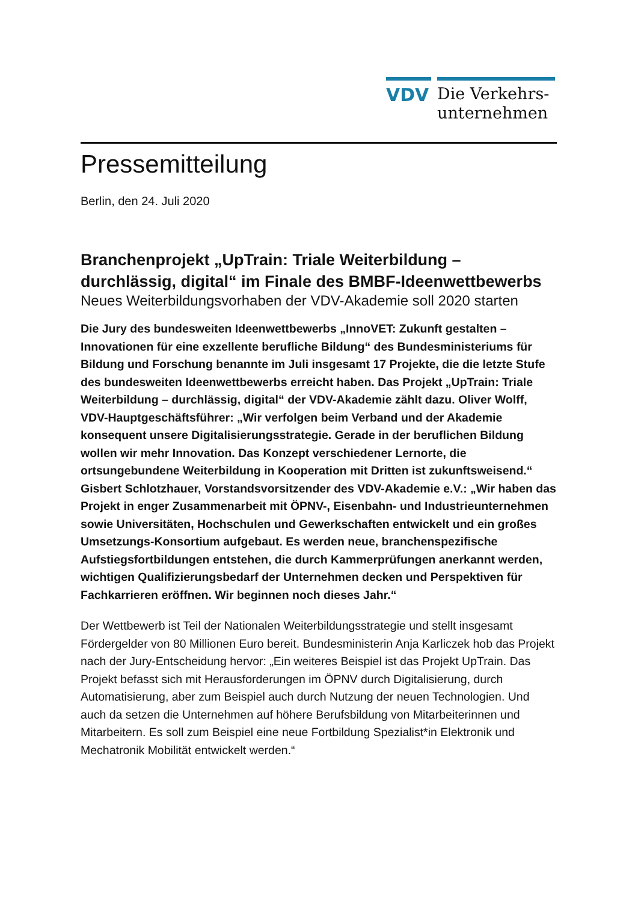VDV
Die Verkehrs-
unternehmen
Pressemitteilung
Berlin, den 24. Juli 2020
Branchenprojekt „UpTrain: Triale Weiterbildung – durchlässig, digital“ im Finale des BMBF-Ideenwettbewerbs
Neues Weiterbildungsvorhaben der VDV-Akademie soll 2020 starten
Die Jury des bundesweiten Ideenwettbewerbs „InnoVET: Zukunft gestalten – Innovationen für eine exzellente berufliche Bildung“ des Bundesministeriums für Bildung und Forschung benannte im Juli insgesamt 17 Projekte, die die letzte Stufe des bundesweiten Ideenwettbewerbs erreicht haben. Das Projekt „UpTrain: Triale Weiterbildung – durchlässig, digital“ der VDV-Akademie zählt dazu. Oliver Wolff, VDV-Hauptgeschäftsführer: „Wir verfolgen beim Verband und der Akademie konsequent unsere Digitalisierungsstrategie. Gerade in der beruflichen Bildung wollen wir mehr Innovation. Das Konzept verschiedener Lernorte, die ortsungebundene Weiterbildung in Kooperation mit Dritten ist zukunftsweisend.“ Gisbert Schlotzhauer, Vorstandsvorsitzender des VDV-Akademie e.V.: „Wir haben das Projekt in enger Zusammenarbeit mit ÖPNV-, Eisenbahn- und Industrieunternehmen sowie Universitäten, Hochschulen und Gewerkschaften entwickelt und ein großes Umsetzungs-Konsortium aufgebaut. Es werden neue, branchenspezifische Aufstiegsfortbildungen entstehen, die durch Kammerprüfungen anerkannt werden, wichtigen Qualifizierungsbedarf der Unternehmen decken und Perspektiven für Fachkarrieren eröffnen. Wir beginnen noch dieses Jahr.“
Der Wettbewerb ist Teil der Nationalen Weiterbildungsstrategie und stellt insgesamt Fördergelder von 80 Millionen Euro bereit. Bundesministerin Anja Karliczek hob das Projekt nach der Jury-Entscheidung hervor: „Ein weiteres Beispiel ist das Projekt UpTrain. Das Projekt befasst sich mit Herausforderungen im ÖPNV durch Digitalisierung, durch Automatisierung, aber zum Beispiel auch durch Nutzung der neuen Technologien. Und auch da setzen die Unternehmen auf höhere Berufsbildung von Mitarbeiterinnen und Mitarbeitern. Es soll zum Beispiel eine neue Fortbildung Spezialist*in Elektronik und Mechatronik Mobilität entwickelt werden.“